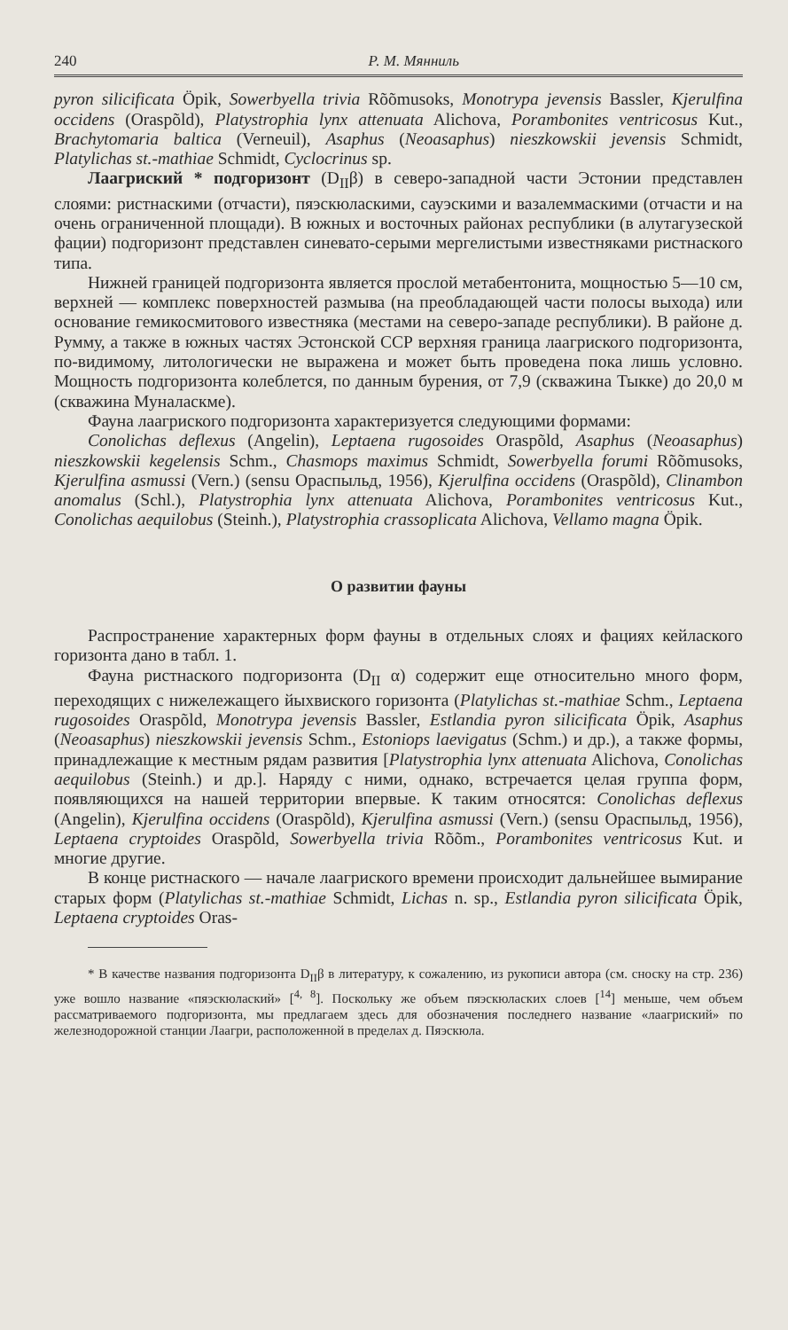240 Р. М. Мянниль
pyron silicificata Öpik, Sowerbyella trivia Rõõmusoks, Monotrypa jevensis Bassler, Kjerulfina occidens (Oraspõld), Platystrophia lynx attenuata Alichova, Porambonites ventricosus Kut., Brachytomaria baltica (Verneuil), Asaphus (Neoasaphus) nieszkowskii jevensis Schmidt, Platylichas st.-mathiae Schmidt, Cyclocrinus sp.
Лаагриский * подгоризонт (D<sub>II</sub>β) в северо-западной части Эстонии представлен слоями: ристнаскими (отчасти), пяэскюласкими, сауэскими и вазалеммаскими (отчасти и на очень ограниченной площади). В южных и восточных районах республики (в алутагузеской фации) подгоризонт представлен синевато-серыми мергелистыми известняками ристнаского типа.
Нижней границей подгоризонта является прослой метабентонита, мощностью 5—10 см, верхней — комплекс поверхностей размыва (на преобладающей части полосы выхода) или основание гемикосмитового известняка (местами на северо-западе республики). В районе д. Румму, а также в южных частях Эстонской ССР верхняя граница лаагриского подгоризонта, по-видимому, литологически не выражена и может быть проведена пока лишь условно. Мощность подгоризонта колеблется, по данным бурения, от 7,9 (скважина Тыкке) до 20,0 м (скважина Муналаскме).
Фауна лаагриского подгоризонта характеризуется следующими формами:
Conolichas deflexus (Angelin), Leptaena rugosoides Oraspõld, Asaphus (Neoasaphus) nieszkowskii kegelensis Schm., Chasmops maximus Schmidt, Sowerbyella forumi Rõõmusoks, Kjerulfina asmussi (Vern.) (sensu Ораспыльд, 1956), Kjerulfina occidens (Oraspõld), Clinambon anomalus (Schl.), Platystrophia lynx attenuata Alichova, Porambonites ventricosus Kut., Conolichas aequilobus (Steinh.), Platystrophia crassoplicata Alichova, Vellamo magna Öpik.
О развитии фауны
Распространение характерных форм фауны в отдельных слоях и фациях кейлаского горизонта дано в табл. 1.
Фауна ристнаского подгоризонта (D<sub>II</sub> α) содержит еще относительно много форм, переходящих с нижележащего йыхвиского горизонта (Platylichas st.-mathiae Schm., Leptaena rugosoides Oraspõld, Monotrypa jevensis Bassler, Estlandia pyron silicificata Öpik, Asaphus (Neoasaphus) nieszkowskii jevensis Schm., Estoniops laevigatus (Schm.) и др.), а также формы, принадлежащие к местным рядам развития [Platystrophia lynx attenuata Alichova, Conolichas aequilobus (Steinh.) и др.]. Наряду с ними, однако, встречается целая группа форм, появляющихся на нашей территории впервые. К таким относятся: Conolichas deflexus (Angelin), Kjerulfina occidens (Oraspõld), Kjerulfina asmussi (Vern.) (sensu Ораспыльд, 1956), Leptaena cryptoides Oraspõld, Sowerbyella trivia Rõõm., Porambonites ventricosus Kut. и многие другие.
В конце ристнаского — начале лаагриского времени происходит дальнейшее вымирание старых форм (Platylichas st.-mathiae Schmidt, Lichas n. sp., Estlandia pyron silicificata Öpik, Leptaena cryptoides Oras-
* В качестве названия подгоризонта D<sub>II</sub>β в литературу, к сожалению, из рукописи автора (см. сноску на стр. 236) уже вошло название «пяэскюлаский» [<sup>4, 8</sup>]. Поскольку же объем пяэскюласких слоев [<sup>14</sup>] меньше, чем объем рассматриваемого подгоризонта, мы предлагаем здесь для обозначения последнего название «лаагриский» по железнодорожной станции Лаагри, расположенной в пределах д. Пяэскюла.